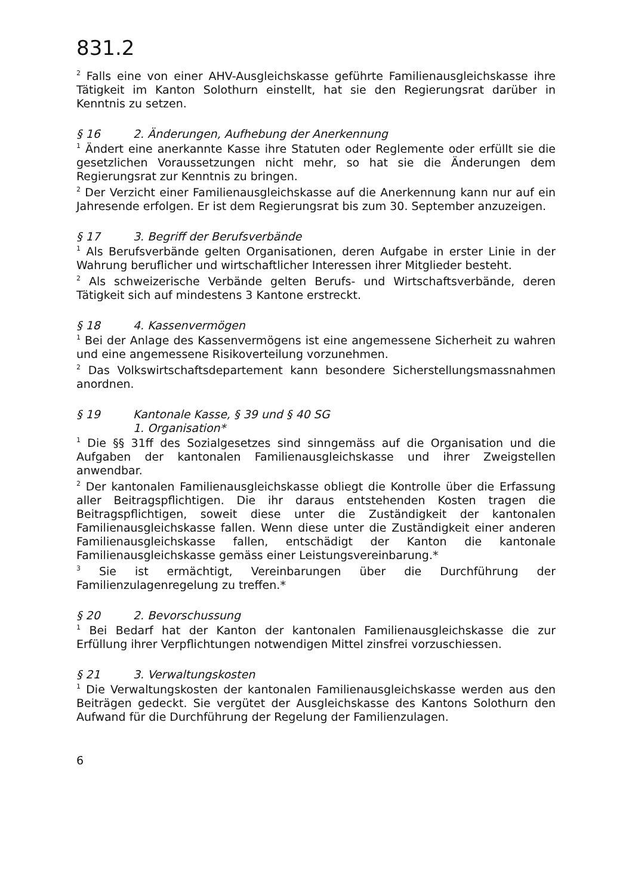831.2
<sup>2</sup> Falls eine von einer AHV-Ausgleichskasse geführte Familienausgleichskasse ihre Tätigkeit im Kanton Solothurn einstellt, hat sie den Regierungsrat darüber in Kenntnis zu setzen.
§ 16 2. Änderungen, Aufhebung der Anerkennung
<sup>1</sup> Ändert eine anerkannte Kasse ihre Statuten oder Reglemente oder erfüllt sie die gesetzlichen Voraussetzungen nicht mehr, so hat sie die Änderungen dem Regierungsrat zur Kenntnis zu bringen.
<sup>2</sup> Der Verzicht einer Familienausgleichskasse auf die Anerkennung kann nur auf ein Jahresende erfolgen. Er ist dem Regierungsrat bis zum 30. September anzuzeigen.
§ 17 3. Begriff der Berufsverbände
<sup>1</sup> Als Berufsverbände gelten Organisationen, deren Aufgabe in erster Linie in der Wahrung beruflicher und wirtschaftlicher Interessen ihrer Mitglieder besteht.
<sup>2</sup> Als schweizerische Verbände gelten Berufs- und Wirtschaftsverbände, deren Tätigkeit sich auf mindestens 3 Kantone erstreckt.
§ 18 4. Kassenvermögen
<sup>1</sup> Bei der Anlage des Kassenvermögens ist eine angemessene Sicherheit zu wahren und eine angemessene Risikoverteilung vorzunehmen.
<sup>2</sup> Das Volkswirtschaftsdepartement kann besondere Sicherstellungsmassnahmen anordnen.
§ 19 Kantonale Kasse, § 39 und § 40 SG
1. Organisation*
<sup>1</sup> Die §§ 31ff des Sozialgesetzes sind sinngemäss auf die Organisation und die Aufgaben der kantonalen Familienausgleichskasse und ihrer Zweigstellen anwendbar.
<sup>2</sup> Der kantonalen Familienausgleichskasse obliegt die Kontrolle über die Erfassung aller Beitragspflichtigen. Die ihr daraus entstehenden Kosten tragen die Beitragspflichtigen, soweit diese unter die Zuständigkeit der kantonalen Familienausgleichskasse fallen. Wenn diese unter die Zuständigkeit einer anderen Familienausgleichskasse fallen, entschädigt der Kanton die kantonale Familienausgleichskasse gemäss einer Leistungsvereinbarung.*
<sup>3</sup> Sie ist ermächtigt, Vereinbarungen über die Durchführung der Familienzulagenregelung zu treffen.*
§ 20 2. Bevorschussung
<sup>1</sup> Bei Bedarf hat der Kanton der kantonalen Familienausgleichskasse die zur Erfüllung ihrer Verpflichtungen notwendigen Mittel zinsfrei vorzuschiessen.
§ 21 3. Verwaltungskosten
<sup>1</sup> Die Verwaltungskosten der kantonalen Familienausgleichskasse werden aus den Beiträgen gedeckt. Sie vergütet der Ausgleichskasse des Kantons Solothurn den Aufwand für die Durchführung der Regelung der Familienzulagen.
6